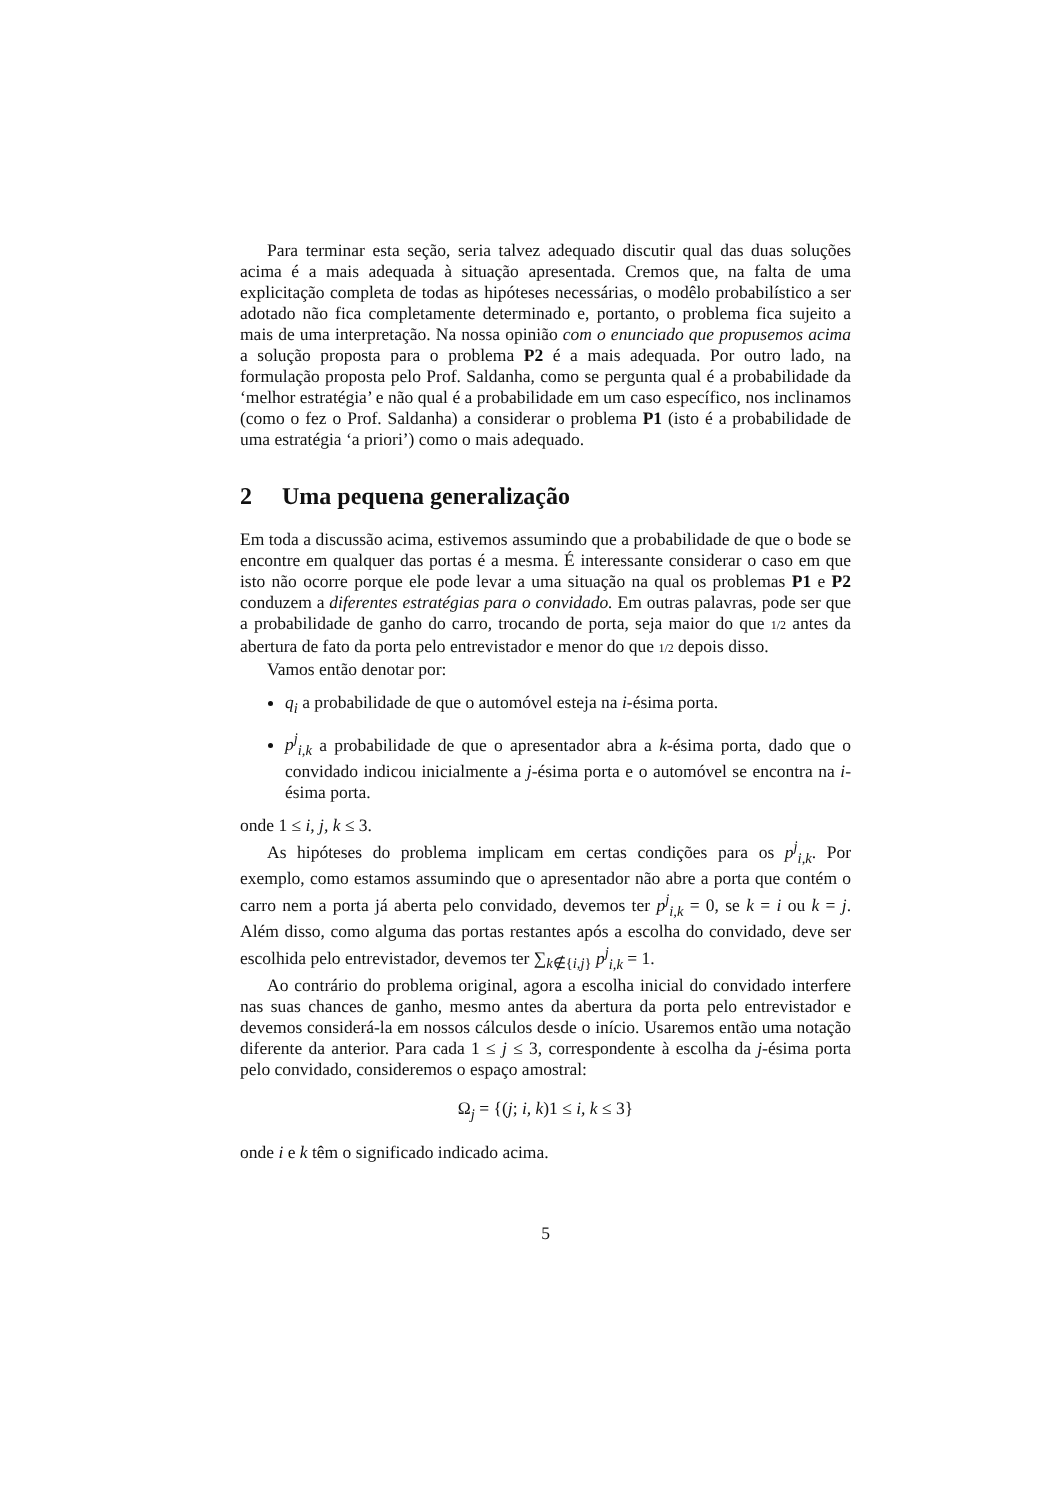Para terminar esta seção, seria talvez adequado discutir qual das duas soluções acima é a mais adequada à situação apresentada. Cremos que, na falta de uma explicitação completa de todas as hipóteses necessárias, o modêlo probabilístico a ser adotado não fica completamente determinado e, portanto, o problema fica sujeito a mais de uma interpretação. Na nossa opinião com o enunciado que propusemos acima a solução proposta para o problema P2 é a mais adequada. Por outro lado, na formulação proposta pelo Prof. Saldanha, como se pergunta qual é a probabilidade da ‘melhor estratégia’ e não qual é a probabilidade em um caso específico, nos inclinamos (como o fez o Prof. Saldanha) a considerar o problema P1 (isto é a probabilidade de uma estratégia ‘a priori’) como o mais adequado.
2 Uma pequena generalização
Em toda a discussão acima, estivemos assumindo que a probabilidade de que o bode se encontre em qualquer das portas é a mesma. É interessante considerar o caso em que isto não ocorre porque ele pode levar a uma situação na qual os problemas P1 e P2 conduzem a diferentes estratégias para o convidado. Em outras palavras, pode ser que a probabilidade de ganho do carro, trocando de porta, seja maior do que 1/2 antes da abertura de fato da porta pelo entrevistador e menor do que 1/2 depois disso.
Vamos então denotar por:
q<sub>i</sub> a probabilidade de que o automóvel esteja na i-ésima porta.
p<sup>j</sup><sub>i,k</sub> a probabilidade de que o apresentador abra a k-ésima porta, dado que o convidado indicou inicialmente a j-ésima porta e o automóvel se encontra na i-ésima porta.
onde 1 ≤ i, j, k ≤ 3.
As hipóteses do problema implicam em certas condições para os p<sup>j</sup><sub>i,k</sub>. Por exemplo, como estamos assumindo que o apresentador não abre a porta que contém o carro nem a porta já aberta pelo convidado, devemos ter p<sup>j</sup><sub>i,k</sub> = 0, se k = i ou k = j. Além disso, como alguma das portas restantes após a escolha do convidado, deve ser escolhida pelo entrevistador, devemos ter ∑<sub>k∉{i,j}</sub> p<sup>j</sup><sub>i,k</sub> = 1.
Ao contrário do problema original, agora a escolha inicial do convidado interfere nas suas chances de ganho, mesmo antes da abertura da porta pelo entrevistador e devemos considerá-la em nossos cálculos desde o início. Usaremos então uma notação diferente da anterior. Para cada 1 ≤ j ≤ 3, correspondente à escolha da j-ésima porta pelo convidado, consideremos o espaço amostral:
Ω<sub>j</sub> = {(j; i, k)1 ≤ i, k ≤ 3}
onde i e k têm o significado indicado acima.
5